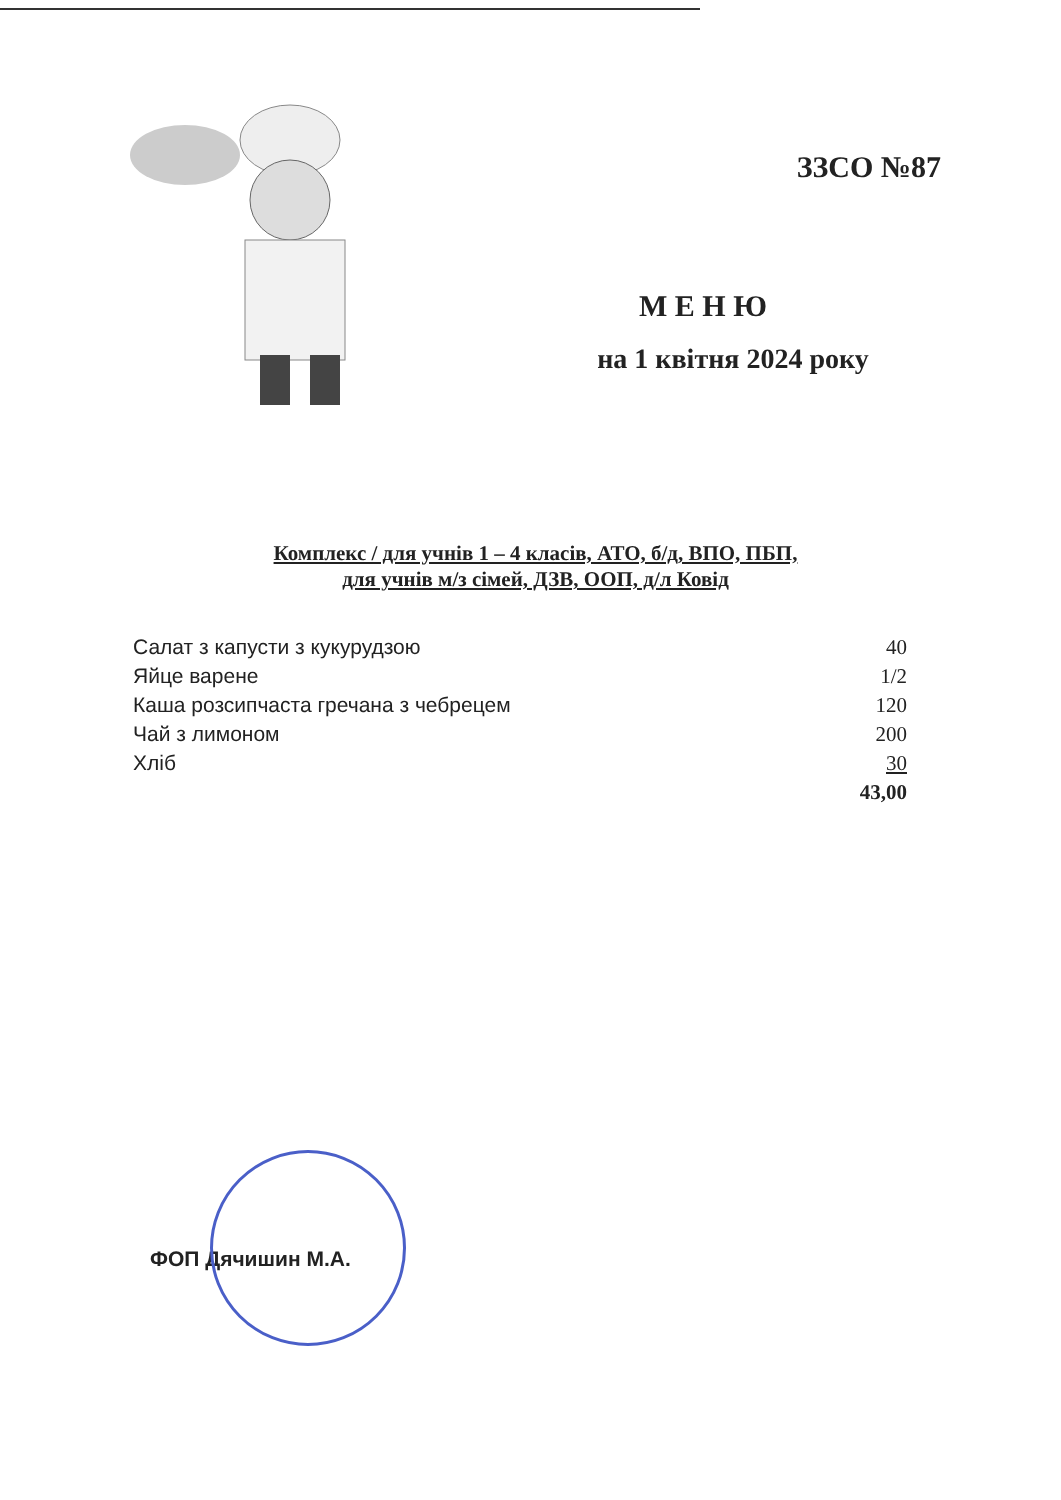ЗЗСО №87
М Е Н Ю
на 1 квітня 2024 року
Комплекс / для учнів 1 – 4 класів, АТО, б/д, ВПО, ПБП,
для учнів м/з сімей, ДЗВ, ООП, д/л Ковід
| Салат з капусти з кукурудзою | 40 |
| Яйце варене | 1/2 |
| Каша розсипчаста гречана з чебрецем | 120 |
| Чай з лимоном | 200 |
| Хліб | 30 |
| | 43,00 |
ФОП Дячишин М.А.